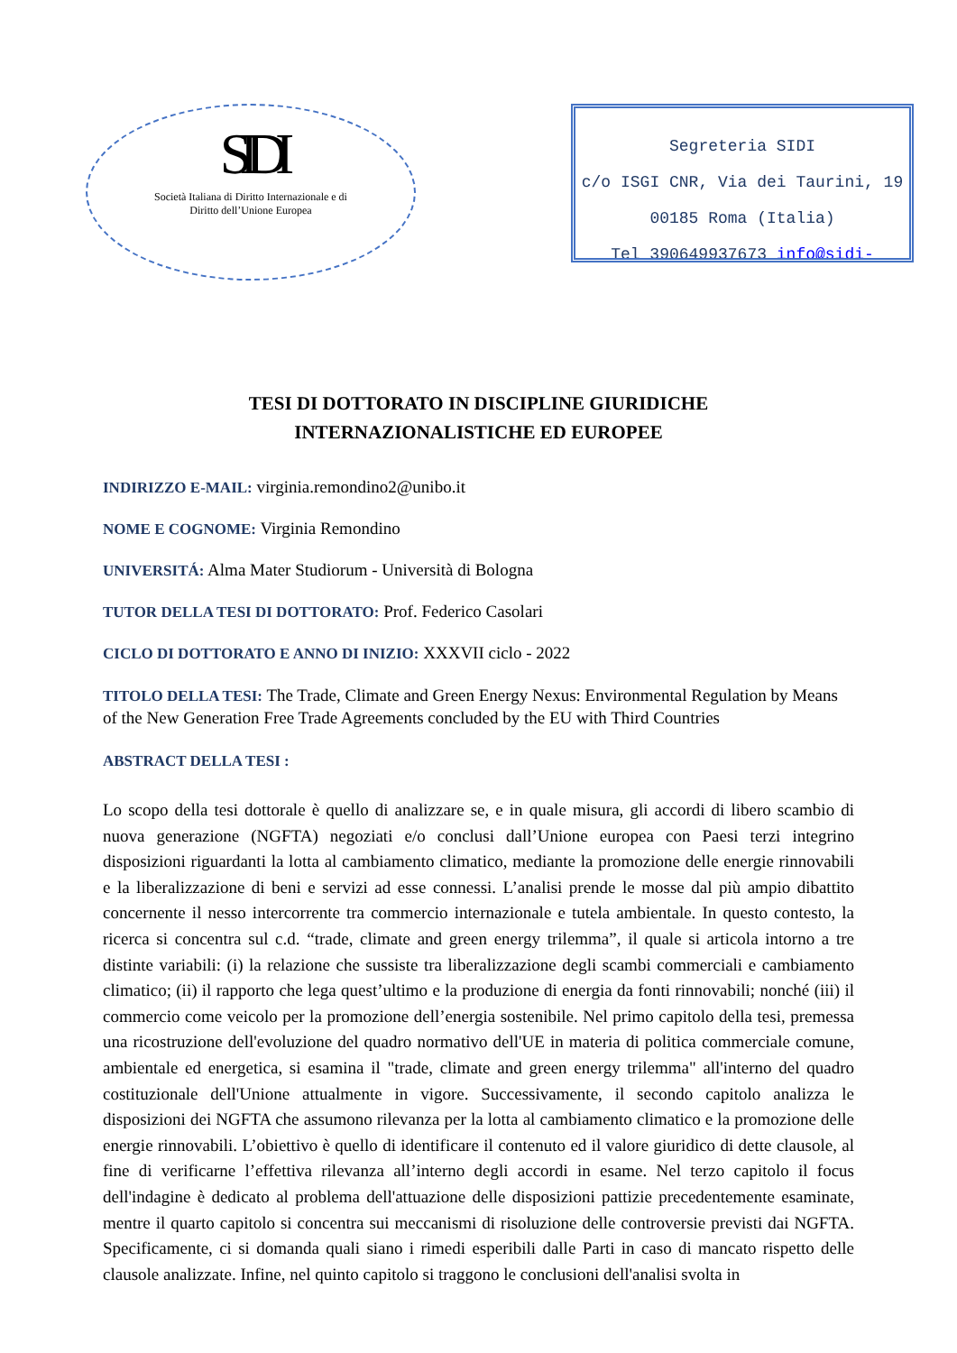SIDI
Società Italiana di Diritto Internazionale e di
Diritto dell’Unione Europea
Segreteria SIDI
c/o ISGI CNR, Via dei Taurini, 19
00185 Roma (Italia)
Tel 390649937673 info@sidi-
TESI DI DOTTORATO IN DISCIPLINE GIURIDICHE
INTERNAZIONALISTICHE ED EUROPEE
INDIRIZZO E-MAIL: virginia.remondino2@unibo.it
NOME E COGNOME: Virginia Remondino
UNIVERSITÁ: Alma Mater Studiorum - Università di Bologna
TUTOR DELLA TESI DI DOTTORATO: Prof. Federico Casolari
CICLO DI DOTTORATO E ANNO DI INIZIO: XXXVII ciclo - 2022
TITOLO DELLA TESI: The Trade, Climate and Green Energy Nexus: Environmental Regulation by Means of the New Generation Free Trade Agreements concluded by the EU with Third Countries
ABSTRACT DELLA TESI :
Lo scopo della tesi dottorale è quello di analizzare se, e in quale misura, gli accordi di libero scambio di nuova generazione (NGFTA) negoziati e/o conclusi dall’Unione europea con Paesi terzi integrino disposizioni riguardanti la lotta al cambiamento climatico, mediante la promozione delle energie rinnovabili e la liberalizzazione di beni e servizi ad esse connessi. L’analisi prende le mosse dal più ampio dibattito concernente il nesso intercorrente tra commercio internazionale e tutela ambientale. In questo contesto, la ricerca si concentra sul c.d. “trade, climate and green energy trilemma”, il quale si articola intorno a tre distinte variabili: (i) la relazione che sussiste tra liberalizzazione degli scambi commerciali e cambiamento climatico; (ii) il rapporto che lega quest’ultimo e la produzione di energia da fonti rinnovabili; nonché (iii) il commercio come veicolo per la promozione dell’energia sostenibile. Nel primo capitolo della tesi, premessa una ricostruzione dell'evoluzione del quadro normativo dell'UE in materia di politica commerciale comune, ambientale ed energetica, si esamina il "trade, climate and green energy trilemma" all'interno del quadro costituzionale dell'Unione attualmente in vigore. Successivamente, il secondo capitolo analizza le disposizioni dei NGFTA che assumono rilevanza per la lotta al cambiamento climatico e la promozione delle energie rinnovabili. L’obiettivo è quello di identificare il contenuto ed il valore giuridico di dette clausole, al fine di verificarne l’effettiva rilevanza all’interno degli accordi in esame. Nel terzo capitolo il focus dell'indagine è dedicato al problema dell'attuazione delle disposizioni pattizie precedentemente esaminate, mentre il quarto capitolo si concentra sui meccanismi di risoluzione delle controversie previsti dai NGFTA. Specificamente, ci si domanda quali siano i rimedi esperibili dalle Parti in caso di mancato rispetto delle clausole analizzate. Infine, nel quinto capitolo si traggono le conclusioni dell'analisi svolta in